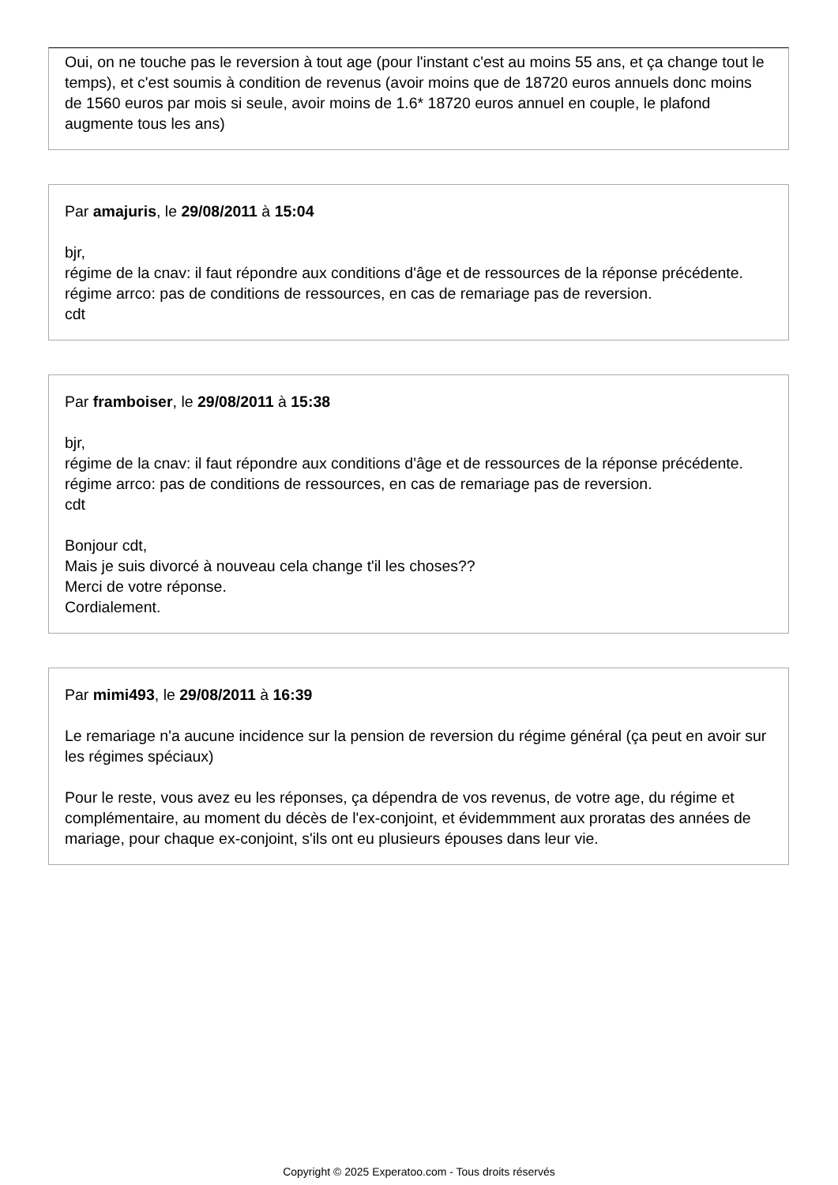Oui, on ne touche pas le reversion à tout age (pour l'instant c'est au moins 55 ans, et ça change tout le temps), et c'est soumis à condition de revenus (avoir moins que de 18720 euros annuels donc moins de 1560 euros par mois si seule, avoir moins de 1.6* 18720 euros annuel en couple, le plafond augmente tous les ans)
Par amajuris, le 29/08/2011 à 15:04
bjr,
régime de la cnav: il faut répondre aux conditions d'âge et de ressources de la réponse précédente.
régime arrco: pas de conditions de ressources, en cas de remariage pas de reversion.
cdt
Par framboiser, le 29/08/2011 à 15:38
bjr,
régime de la cnav: il faut répondre aux conditions d'âge et de ressources de la réponse précédente.
régime arrco: pas de conditions de ressources, en cas de remariage pas de reversion.
cdt
Bonjour cdt,
Mais je suis divorcé à nouveau cela change t'il les choses??
Merci de votre réponse.
Cordialement.
Par mimi493, le 29/08/2011 à 16:39
Le remariage n'a aucune incidence sur la pension de reversion du régime général (ça peut en avoir sur les régimes spéciaux)
Pour le reste, vous avez eu les réponses, ça dépendra de vos revenus, de votre age, du régime et complémentaire, au moment du décès de l'ex-conjoint, et évidemmment aux proratas des années de mariage, pour chaque ex-conjoint, s'ils ont eu plusieurs épouses dans leur vie.
Copyright © 2025 Experatoo.com - Tous droits réservés